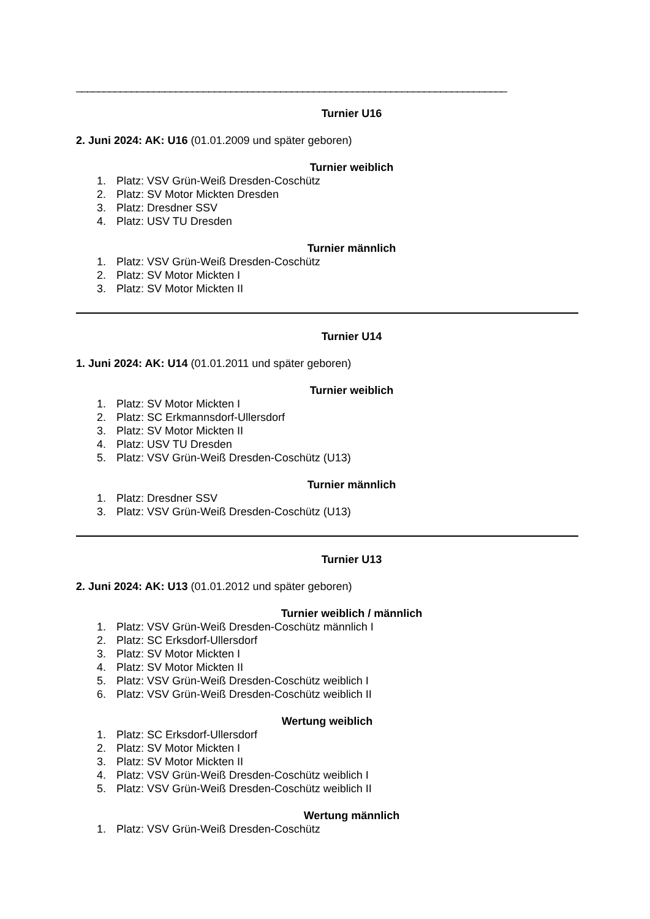______________________________________________________________________________
Turnier U16
2. Juni 2024: AK: U16 (01.01.2009 und später geboren)
Turnier weiblich
1. Platz: VSV Grün-Weiß Dresden-Coschütz
2. Platz: SV Motor Mickten Dresden
3. Platz: Dresdner SSV
4. Platz: USV TU Dresden
Turnier männlich
1. Platz: VSV Grün-Weiß Dresden-Coschütz
2. Platz: SV Motor Mickten I
3. Platz: SV Motor Mickten II
Turnier U14
1. Juni 2024: AK: U14 (01.01.2011 und später geboren)
Turnier weiblich
1. Platz: SV Motor Mickten I
2. Platz: SC Erkmannsdorf-Ullersdorf
3. Platz: SV Motor Mickten II
4. Platz: USV TU Dresden
5. Platz: VSV Grün-Weiß Dresden-Coschütz (U13)
Turnier männlich
1. Platz: Dresdner SSV
3. Platz: VSV Grün-Weiß Dresden-Coschütz (U13)
Turnier U13
2. Juni 2024: AK: U13 (01.01.2012 und später geboren)
Turnier weiblich / männlich
1. Platz: VSV Grün-Weiß Dresden-Coschütz männlich I
2. Platz: SC Erksdorf-Ullersdorf
3. Platz: SV Motor Mickten I
4. Platz: SV Motor Mickten II
5. Platz: VSV Grün-Weiß Dresden-Coschütz weiblich I
6. Platz: VSV Grün-Weiß Dresden-Coschütz weiblich II
Wertung weiblich
1. Platz: SC Erksdorf-Ullersdorf
2. Platz: SV Motor Mickten I
3. Platz: SV Motor Mickten II
4. Platz: VSV Grün-Weiß Dresden-Coschütz weiblich I
5. Platz: VSV Grün-Weiß Dresden-Coschütz weiblich II
Wertung männlich
1. Platz: VSV Grün-Weiß Dresden-Coschütz